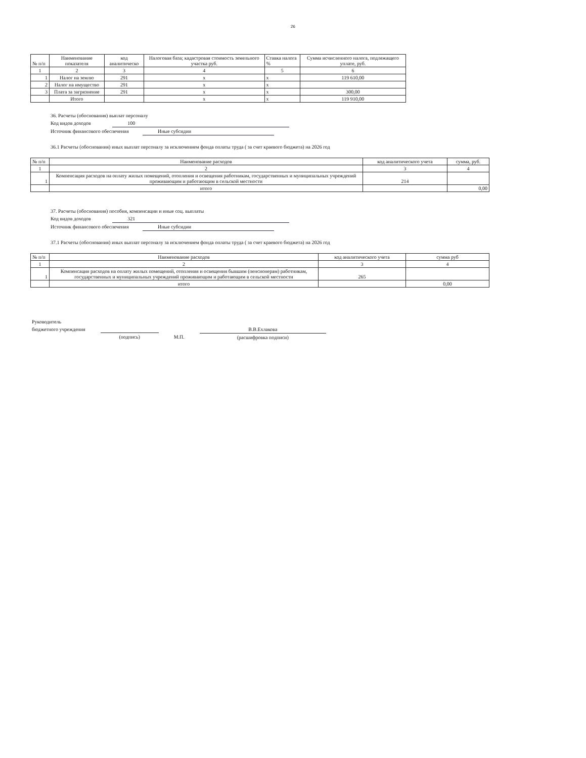26
| № п/п | Наименование показателя | код аналитическо | Налоговая база; кадастровая стоимость земельного участка руб. | Ставка налога % | Сумма исчисленного налога, подлежащего уплате, руб. |
| --- | --- | --- | --- | --- | --- |
| 1 | 2 | 3 | 4 | 5 | 6 |
| 1 | Налог на землю | 291 | х | х | 119 610,00 |
| 2 | Налог на имущество | 291 | х | х | |
| 3 | Плата за загрязнение | 291 | х | х | 300,00 |
| | Итого | | х | х | 119 910,00 |
36. Расчеты (обоснования) выплат персоналу
Код видов доходов 100
Источник финансового обеспечения Иные субсидии
36.1 Расчеты (обоснования) иных выплат персоналу за исключением фонда оплаты труда ( за счет краевого бюджета) на 2026 год
| № п/п | Наименование расходов | код аналитического учета | сумма, руб. |
| --- | --- | --- | --- |
| 1 | 2 | 3 | 4 |
| 1 | Компенсация расходов на оплату жилых помещений, отопления и освещения работникам, государственных и муниципальных учреждений проживающим и работающим в сельской местности | 214 | |
| | итого | | 0,00 |
37. Расчеты (обоснования) пособия, компенсации и иные соц. выплаты
Код видов доходов 321
Источник финансового обеспечения Иные субсидии
37.1 Расчеты (обоснования) иных выплат персоналу за исключением фонда оплаты труда ( за счет краевого бюджета) на 2026 год
| № п/п | Наименование расходов | код аналитического учета | сумма руб |
| --- | --- | --- | --- |
| 1 | 2 | 3 | 4 |
| 1 | Компенсация расходов на оплату жилых помещений, отопления и освещения бывшим (пенсионерам) работникам, государственных и муниципальных учреждений проживающим и работающим в сельской местности | 265 | |
| | итого | | 0,00 |
Руководитель
бюджетного учреждения
(подпись)
М.П.
В.В.Ехлакова
(расшифровка подписи)